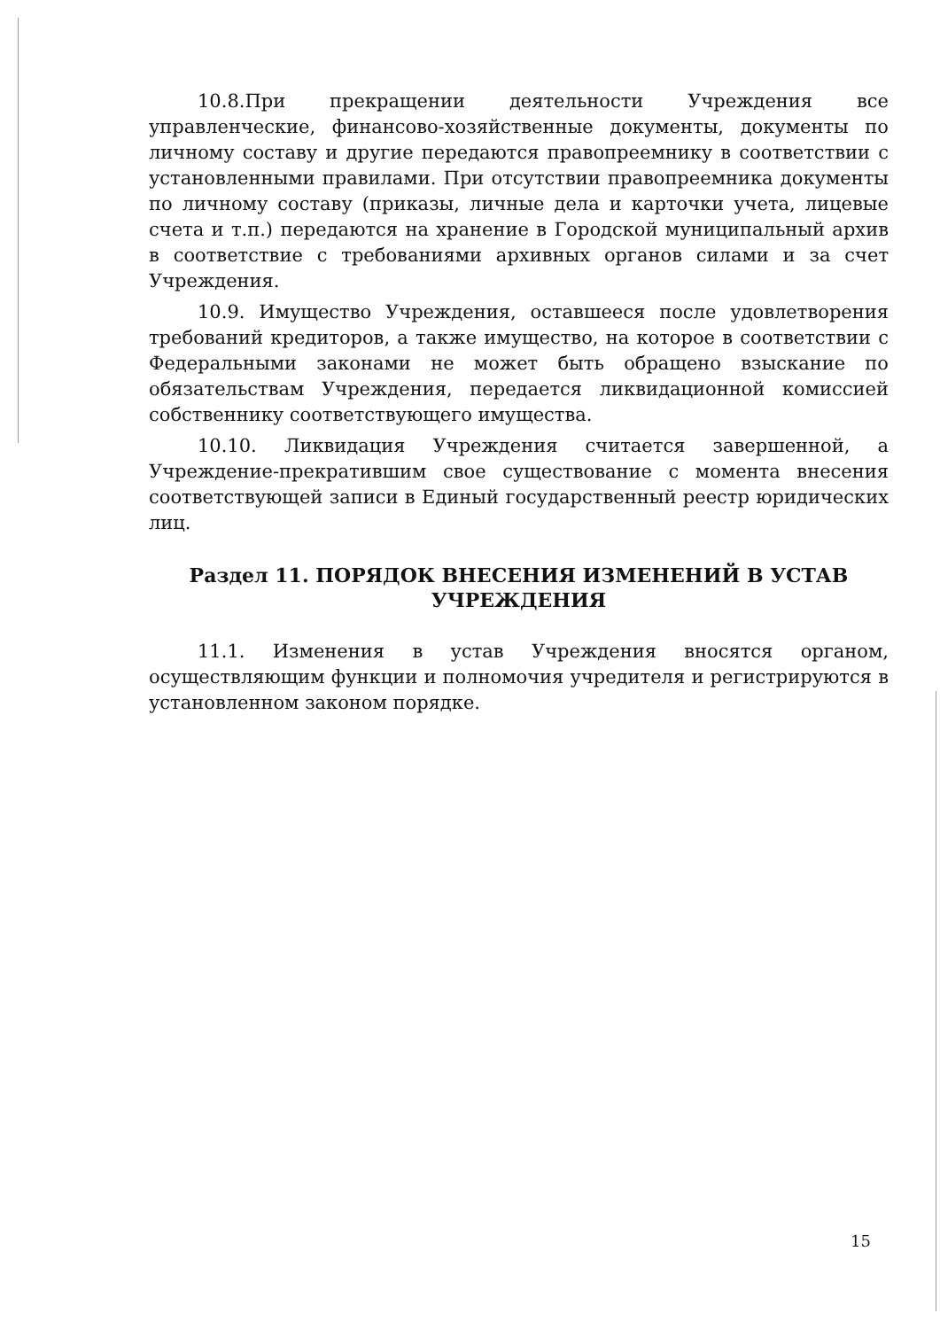10.8.При прекращении деятельности Учреждения все управленческие, финансово-хозяйственные документы, документы по личному составу и другие передаются правопреемнику в соответствии с установленными правилами. При отсутствии правопреемника документы по личному составу (приказы, личные дела и карточки учета, лицевые счета и т.п.) передаются на хранение в Городской муниципальный архив в соответствие с требованиями архивных органов силами и за счет Учреждения.
10.9. Имущество Учреждения, оставшееся после удовлетворения требований кредиторов, а также имущество, на которое в соответствии с Федеральными законами не может быть обращено взыскание по обязательствам Учреждения, передается ликвидационной комиссией собственнику соответствующего имущества.
10.10. Ликвидация Учреждения считается завершенной, а Учреждение-прекратившим свое существование с момента внесения соответствующей записи в Единый государственный реестр юридических лиц.
Раздел 11. ПОРЯДОК ВНЕСЕНИЯ ИЗМЕНЕНИЙ В УСТАВ УЧРЕЖДЕНИЯ
11.1. Изменения в устав Учреждения вносятся органом, осуществляющим функции и полномочия учредителя и регистрируются в установленном законом порядке.
15